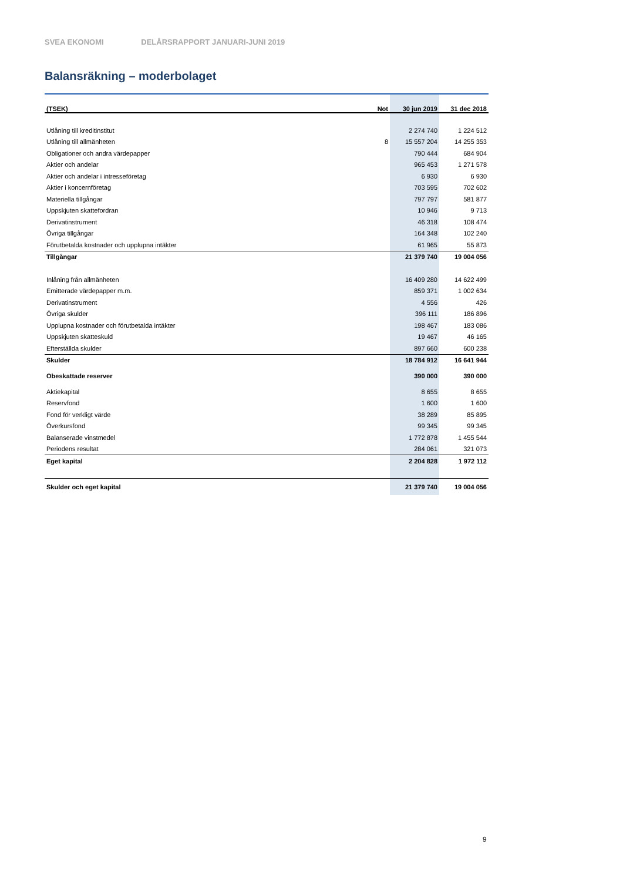SVEA EKONOMI DELÅRSRAPPORT JANUARI-JUNI 2019
Balansräkning – moderbolaget
| (TSEK) | Not | 30 jun 2019 | 31 dec 2018 |
| --- | --- | --- | --- |
| Utlåning till kreditinstitut | | 2 274 740 | 1 224 512 |
| Utlåning till allmänheten | 8 | 15 557 204 | 14 255 353 |
| Obligationer och andra värdepapper | | 790 444 | 684 904 |
| Aktier och andelar | | 965 453 | 1 271 578 |
| Aktier och andelar i intresseföretag | | 6 930 | 6 930 |
| Aktier i koncernföretag | | 703 595 | 702 602 |
| Materiella tillgångar | | 797 797 | 581 877 |
| Uppskjuten skattefordran | | 10 946 | 9 713 |
| Derivatinstrument | | 46 318 | 108 474 |
| Övriga tillgångar | | 164 348 | 102 240 |
| Förutbetalda kostnader och upplupna intäkter | | 61 965 | 55 873 |
| Tillgångar | | 21 379 740 | 19 004 056 |
| Inlåning från allmänheten | | 16 409 280 | 14 622 499 |
| Emitterade värdepapper m.m. | | 859 371 | 1 002 634 |
| Derivatinstrument | | 4 556 | 426 |
| Övriga skulder | | 396 111 | 186 896 |
| Upplupna kostnader och förutbetalda intäkter | | 198 467 | 183 086 |
| Uppskjuten skatteskuld | | 19 467 | 46 165 |
| Efterställda skulder | | 897 660 | 600 238 |
| Skulder | | 18 784 912 | 16 641 944 |
| Obeskattade reserver | | 390 000 | 390 000 |
| Aktiekapital | | 8 655 | 8 655 |
| Reservfond | | 1 600 | 1 600 |
| Fond för verkligt värde | | 38 289 | 85 895 |
| Överkursfond | | 99 345 | 99 345 |
| Balanserade vinstmedel | | 1 772 878 | 1 455 544 |
| Periodens resultat | | 284 061 | 321 073 |
| Eget kapital | | 2 204 828 | 1 972 112 |
| Skulder och eget kapital | | 21 379 740 | 19 004 056 |
9